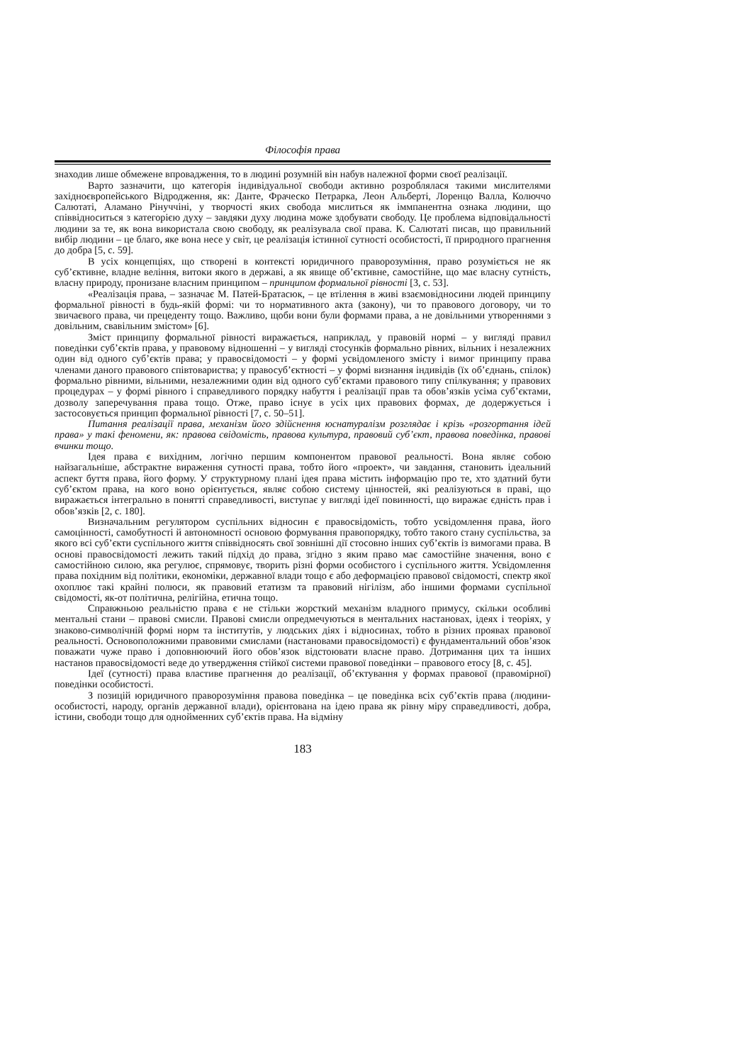Філософія права
знаходив лише обмежене впровадження, то в людині розумній він набув належної форми своєї реалізації.
Варто зазначити, що категорія індивідуальної свободи активно розроблялася такими мислителями західноєвропейського Відродження, як: Данте, Фраческо Петрарка, Леон Альберті, Лоренцо Валла, Колюччо Салютаті, Аламано Рінуччіні, у творчості яких свобода мислиться як іммпанентна ознака людини, що співвідноситься з категорією духу – завдяки духу людина може здобувати свободу. Це проблема відповідальності людини за те, як вона використала свою свободу, як реалізувала свої права. К. Салютаті писав, що правильний вибір людини – це благо, яке вона несе у світ, це реалізація істинної сутності особистості, її природного прагнення до добра [5, с. 59].
В усіх концепціях, що створені в контексті юридичного праворозуміння, право розуміється не як суб’єктивне, владне веління, витоки якого в державі, а як явище об’єктивне, самостійне, що має власну сутність, власну природу, пронизане власним принципом – принципом формальної рівності [3, с. 53].
«Реалізація права, – зазначає М. Патей-Братасюк, – це втілення в живі взаємовідносини людей принципу формальної рівності в будь-якій формі: чи то нормативного акта (закону), чи то правового договору, чи то звичаєвого права, чи прецеденту тощо. Важливо, щоби вони були формами права, а не довільними утвореннями з довільним, свавільним змістом» [6].
Зміст принципу формальної рівності виражається, наприклад, у правовій нормі – у вигляді правил поведінки суб’єктів права, у правовому відношенні – у вигляді стосунків формально рівних, вільних і незалежних один від одного суб’єктів права; у правосвідомості – у формі усвідомленого змісту і вимог принципу права членами даного правового співтовариства; у правосуб’єктності – у формі визнання індивідів (їх об’єднань, спілок) формально рівними, вільними, незалежними один від одного суб’єктами правового типу спілкування; у правових процедурах – у формі рівного і справедливого порядку набуття і реалізації прав та обов’язків усіма суб’єктами, дозволу заперечування права тощо. Отже, право існує в усіх цих правових формах, де додержується і застосовується принцип формальної рівності [7, с. 50–51].
Питання реалізації права, механізм його здійснення юснатуралізм розглядає і крізь «розгортання ідей права» у такі феномени, як: правова свідомість, правова культура, правовий суб’єкт, правова поведінка, правові вчинки тощо.
Ідея права є вихідним, логічно першим компонентом правової реальності. Вона являє собою найзагальніше, абстрактне вираження сутності права, тобто його «проект», чи завдання, становить ідеальний аспект буття права, його форму. У структурному плані ідея права містить інформацію про те, хто здатний бути суб’єктом права, на кого воно орієнтується, являє собою систему цінностей, які реалізуються в праві, що виражається інтегрально в понятті справедливості, виступає у вигляді ідеї повинності, що виражає єдність прав і обов’язків [2, с. 180].
Визначальним регулятором суспільних відносин є правосвідомість, тобто усвідомлення права, його самоцінності, самобутності й автономності основою формування правопорядку, тобто такого стану суспільства, за якого всі суб’єкти суспільного життя співвідносять свої зовнішні дії стосовно інших суб’єктів із вимогами права. В основі правосвідомості лежить такий підхід до права, згідно з яким право має самостійне значення, воно є самостійною силою, яка регулює, спрямовує, творить різні форми особистого і суспільного життя. Усвідомлення права похідним від політики, економіки, державної влади тощо є або деформацією правової свідомості, спектр якої охоплює такі крайні полюси, як правовий етатизм та правовий нігілізм, або іншими формами суспільної свідомості, як-от політична, релігійна, етична тощо.
Справжньою реальністю права є не стільки жорсткий механізм владного примусу, скільки особливі ментальні стани – правові смисли. Правові смисли опредмечуються в ментальних настановах, ідеях і теоріях, у знаково-символічній формі норм та інститутів, у людських діях і відносинах, тобто в різних проявах правової реальності. Основоположними правовими смислами (настановами правосвідомості) є фундаментальний обов’язок поважати чуже право і доповнюючий його обов’язок відстоювати власне право. Дотримання цих та інших настанов правосвідомості веде до утвердження стійкої системи правової поведінки – правового етосу [8, с. 45].
Ідеї (сутності) права властиве прагнення до реалізації, об’єктування у формах правової (правомірної) поведінки особистості.
З позицій юридичного праворозуміння правова поведінка – це поведінка всіх суб’єктів права (людини-особистості, народу, органів державної влади), орієнтована на ідею права як рівну міру справедливості, добра, істини, свободи тощо для однойменних суб’єктів права. На відміну
183